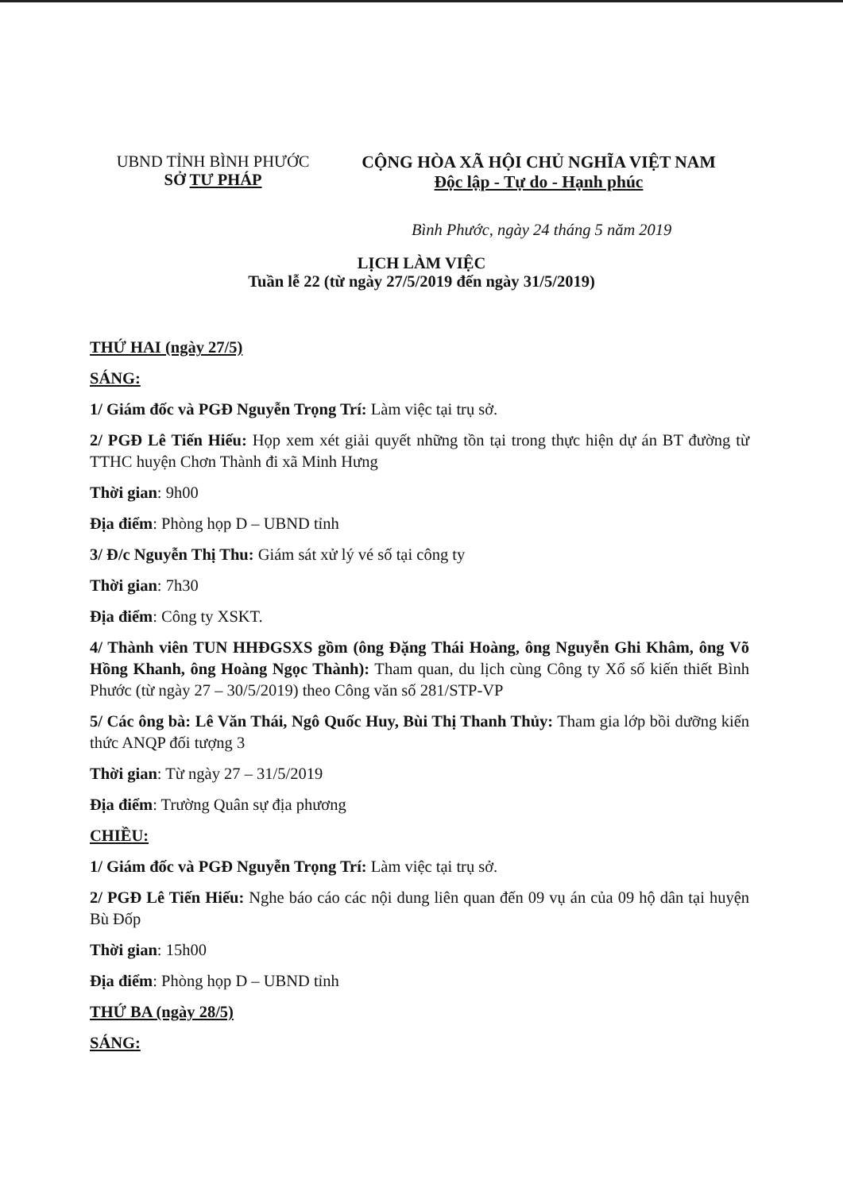UBND TỈNH BÌNH PHƯỚC
SỞ TƯ PHÁP
CỘNG HÒA XÃ HỘI CHỦ NGHĨA VIỆT NAM
Độc lập - Tự do - Hạnh phúc
Bình Phước, ngày 24 tháng 5 năm 2019
LỊCH LÀM VIỆC
Tuần lễ 22 (từ ngày 27/5/2019 đến ngày 31/5/2019)
THỨ HAI (ngày 27/5)
SÁNG:
1/ Giám đốc và PGĐ Nguyễn Trọng Trí: Làm việc tại trụ sở.
2/ PGĐ Lê Tiến Hiếu: Họp xem xét giải quyết những tồn tại trong thực hiện dự án BT đường từ TTHC huyện Chơn Thành đi xã Minh Hưng
Thời gian: 9h00
Địa điểm: Phòng họp D – UBND tỉnh
3/ Đ/c Nguyễn Thị Thu: Giám sát xử lý vé số tại công ty
Thời gian: 7h30
Địa điểm: Công ty XSKT.
4/ Thành viên TUN HHĐGSXS gồm (ông Đặng Thái Hoàng, ông Nguyễn Ghi Khâm, ông Võ Hồng Khanh, ông Hoàng Ngọc Thành): Tham quan, du lịch cùng Công ty Xổ số kiến thiết Bình Phước (từ ngày 27 – 30/5/2019) theo Công văn số 281/STP-VP
5/ Các ông bà: Lê Văn Thái, Ngô Quốc Huy, Bùi Thị Thanh Thủy: Tham gia lớp bồi dưỡng kiến thức ANQP đối tượng 3
Thời gian: Từ ngày 27 – 31/5/2019
Địa điểm: Trường Quân sự địa phương
CHIỀU:
1/ Giám đốc và PGĐ Nguyễn Trọng Trí: Làm việc tại trụ sở.
2/ PGĐ Lê Tiến Hiếu: Nghe báo cáo các nội dung liên quan đến 09 vụ án của 09 hộ dân tại huyện Bù Đốp
Thời gian: 15h00
Địa điểm: Phòng họp D – UBND tỉnh
THỨ BA (ngày 28/5)
SÁNG: